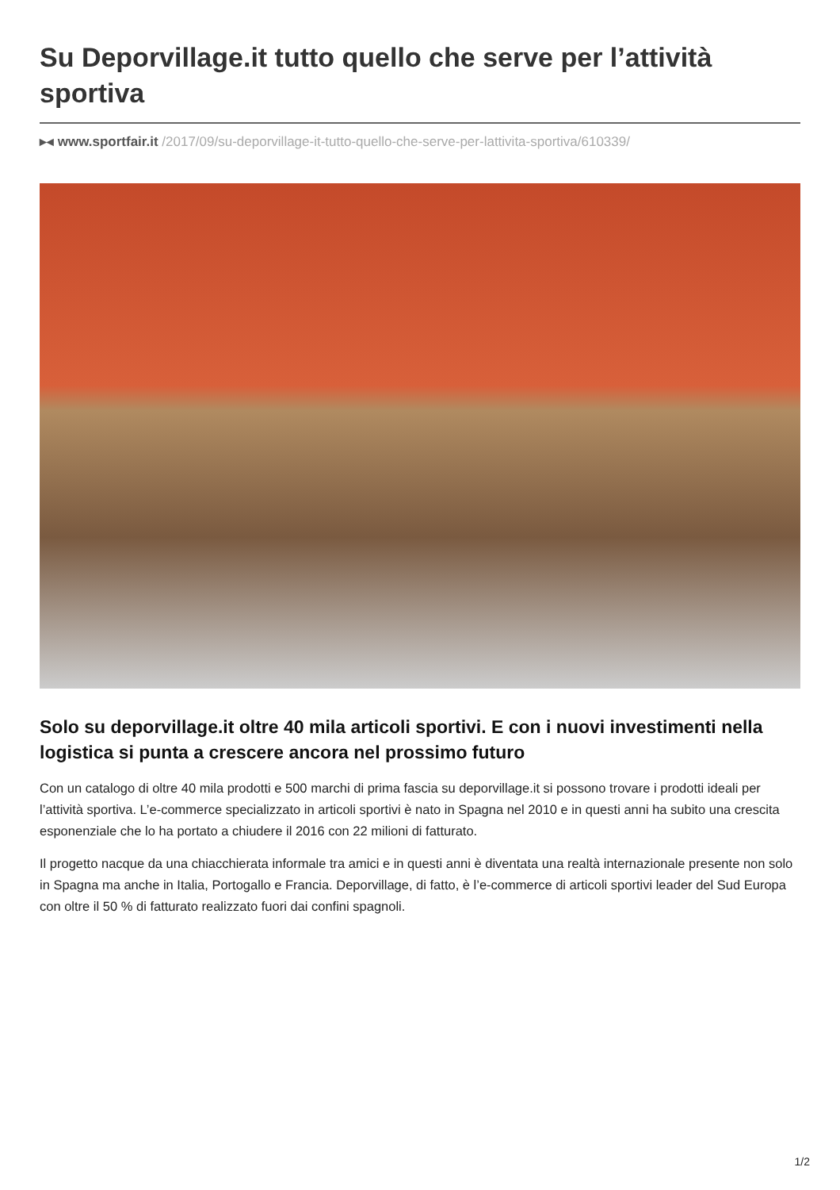Su Deporvillage.it tutto quello che serve per l’attività sportiva
▸◂ www.sportfair.it /2017/09/su-deporvillage-it-tutto-quello-che-serve-per-lattivita-sportiva/610339/
Solo su deporvillage.it oltre 40 mila articoli sportivi. E con i nuovi investimenti nella logistica si punta a crescere ancora nel prossimo futuro
Con un catalogo di oltre 40 mila prodotti e 500 marchi di prima fascia su deporvillage.it si possono trovare i prodotti ideali per l’attività sportiva. L’e-commerce specializzato in articoli sportivi è nato in Spagna nel 2010 e in questi anni ha subito una crescita esponenziale che lo ha portato a chiudere il 2016 con 22 milioni di fatturato.
Il progetto nacque da una chiacchierata informale tra amici e in questi anni è diventata una realtà internazionale presente non solo in Spagna ma anche in Italia, Portogallo e Francia. Deporvillage, di fatto, è l’e-commerce di articoli sportivi leader del Sud Europa con oltre il 50 % di fatturato realizzato fuori dai confini spagnoli.
1/2